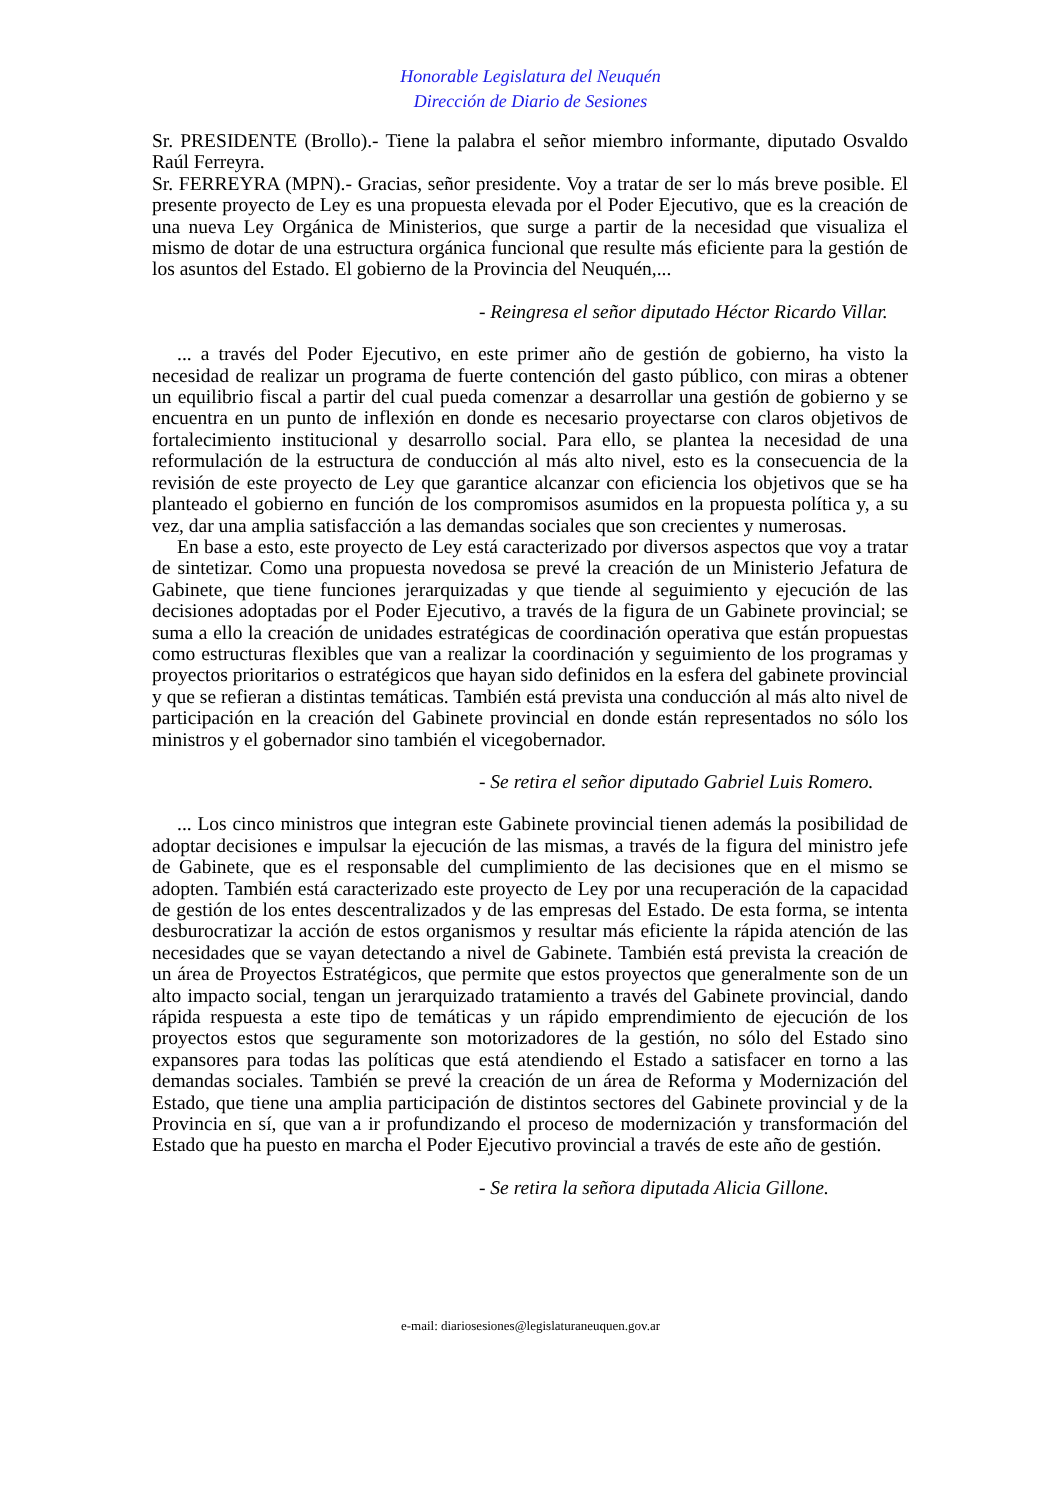Honorable Legislatura del Neuquén
Dirección de Diario de Sesiones
Sr. PRESIDENTE (Brollo).- Tiene la palabra el señor miembro informante, diputado Osvaldo Raúl Ferreyra.
Sr. FERREYRA (MPN).- Gracias, señor presidente. Voy a tratar de ser lo más breve posible. El presente proyecto de Ley es una propuesta elevada por el Poder Ejecutivo, que es la creación de una nueva Ley Orgánica de Ministerios, que surge a partir de la necesidad que visualiza el mismo de dotar de una estructura orgánica funcional que resulte más eficiente para la gestión de los asuntos del Estado. El gobierno de la Provincia del Neuquén,...
- Reingresa el señor diputado Héctor Ricardo Villar.
... a través del Poder Ejecutivo, en este primer año de gestión de gobierno, ha visto la necesidad de realizar un programa de fuerte contención del gasto público, con miras a obtener un equilibrio fiscal a partir del cual pueda comenzar a desarrollar una gestión de gobierno y se encuentra en un punto de inflexión en donde es necesario proyectarse con claros objetivos de fortalecimiento institucional y desarrollo social. Para ello, se plantea la necesidad de una reformulación de la estructura de conducción al más alto nivel, esto es la consecuencia de la revisión de este proyecto de Ley que garantice alcanzar con eficiencia los objetivos que se ha planteado el gobierno en función de los compromisos asumidos en la propuesta política y, a su vez, dar una amplia satisfacción a las demandas sociales que son crecientes y numerosas.
En base a esto, este proyecto de Ley está caracterizado por diversos aspectos que voy a tratar de sintetizar. Como una propuesta novedosa se prevé la creación de un Ministerio Jefatura de Gabinete, que tiene funciones jerarquizadas y que tiende al seguimiento y ejecución de las decisiones adoptadas por el Poder Ejecutivo, a través de la figura de un Gabinete provincial; se suma a ello la creación de unidades estratégicas de coordinación operativa que están propuestas como estructuras flexibles que van a realizar la coordinación y seguimiento de los programas y proyectos prioritarios o estratégicos que hayan sido definidos en la esfera del gabinete provincial y que se refieran a distintas temáticas. También está prevista una conducción al más alto nivel de participación en la creación del Gabinete provincial en donde están representados no sólo los ministros y el gobernador sino también el vicegobernador.
- Se retira el señor diputado Gabriel Luis Romero.
... Los cinco ministros que integran este Gabinete provincial tienen además la posibilidad de adoptar decisiones e impulsar la ejecución de las mismas, a través de la figura del ministro jefe de Gabinete, que es el responsable del cumplimiento de las decisiones que en el mismo se adopten. También está caracterizado este proyecto de Ley por una recuperación de la capacidad de gestión de los entes descentralizados y de las empresas del Estado. De esta forma, se intenta desburocratizar la acción de estos organismos y resultar más eficiente la rápida atención de las necesidades que se vayan detectando a nivel de Gabinete. También está prevista la creación de un área de Proyectos Estratégicos, que permite que estos proyectos que generalmente son de un alto impacto social, tengan un jerarquizado tratamiento a través del Gabinete provincial, dando rápida respuesta a este tipo de temáticas y un rápido emprendimiento de ejecución de los proyectos estos que seguramente son motorizadores de la gestión, no sólo del Estado sino expansores para todas las políticas que está atendiendo el Estado a satisfacer en torno a las demandas sociales. También se prevé la creación de un área de Reforma y Modernización del Estado, que tiene una amplia participación de distintos sectores del Gabinete provincial y de la Provincia en sí, que van a ir profundizando el proceso de modernización y transformación del Estado que ha puesto en marcha el Poder Ejecutivo provincial a través de este año de gestión.
- Se retira la señora diputada Alicia Gillone.
e-mail: diariosesiones@legislaturaneuquen.gov.ar